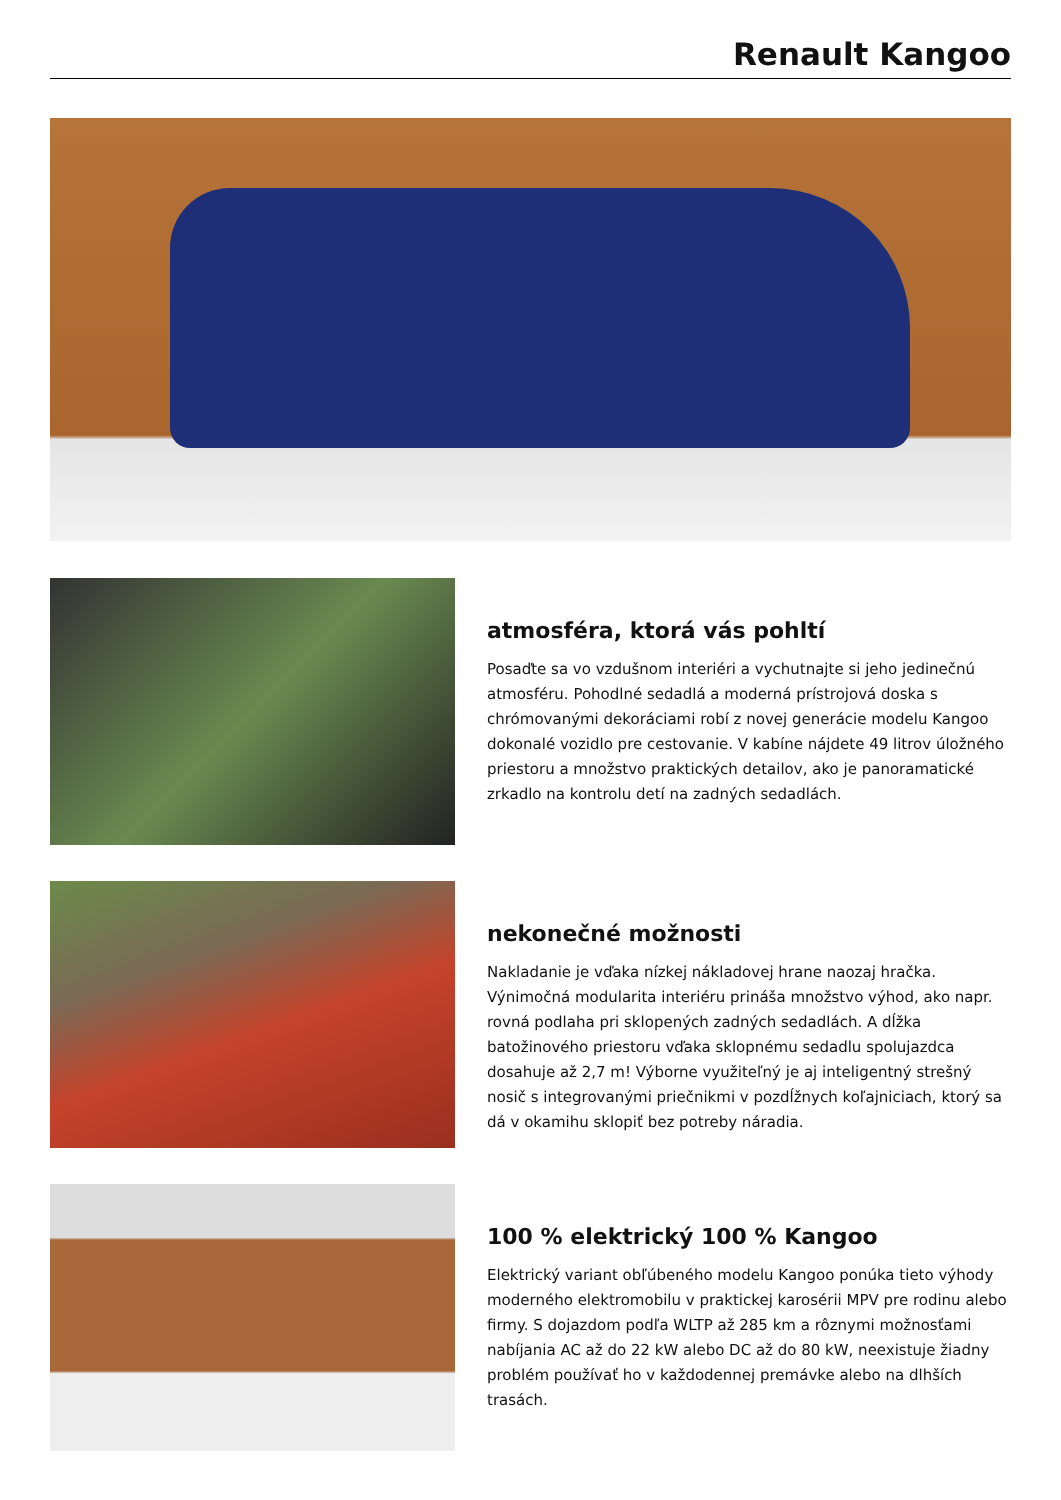Renault Kangoo
atmosféra, ktorá vás pohltí
Posaďte sa vo vzdušnom interiéri a vychutnajte si jeho jedinečnú atmosféru. Pohodlné sedadlá a moderná prístrojová doska s chrómovanými dekoráciami robí z novej generácie modelu Kangoo dokonalé vozidlo pre cestovanie. V kabíne nájdete 49 litrov úložného priestoru a množstvo praktických detailov, ako je panoramatické zrkadlo na kontrolu detí na zadných sedadlách.
nekonečné možnosti
Nakladanie je vďaka nízkej nákladovej hrane naozaj hračka. Výnimočná modularita interiéru prináša množstvo výhod, ako napr. rovná podlaha pri sklopených zadných sedadlách. A dĺžka batožinového priestoru vďaka sklopnému sedadlu spolujazdca dosahuje až 2,7 m! Výborne využiteľný je aj inteligentný strešný nosič s integrovanými priečnikmi v pozdĺžnych koľajniciach, ktorý sa dá v okamihu sklopiť bez potreby náradia.
100 % elektrický 100 % Kangoo
Elektrický variant obľúbeného modelu Kangoo ponúka tieto výhody moderného elektromobilu v praktickej karosérii MPV pre rodinu alebo firmy. S dojazdom podľa WLTP až 285 km a rôznymi možnosťami nabíjania AC až do 22 kW alebo DC až do 80 kW, neexistuje žiadny problém používať ho v každodennej premávke alebo na dlhších trasách.